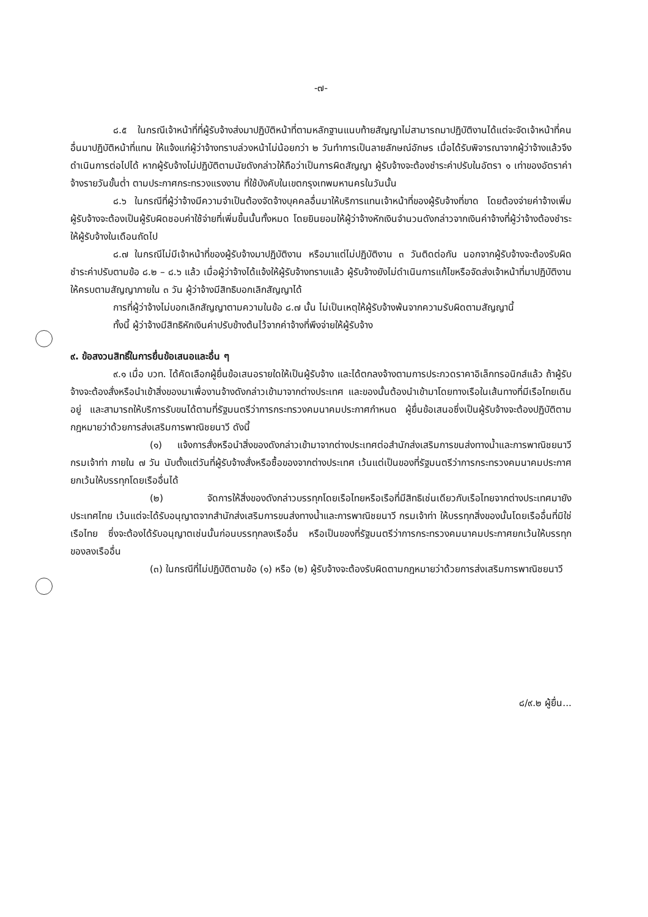-๗-
๘.๕ ในกรณีเจ้าหน้าที่ที่ผู้รับจ้างส่งมาปฏิบัติหน้าที่ตามหลักฐานแนบท้ายสัญญาไม่สามารถมาปฏิบัติงานได้แต่จะจัดเจ้าหน้าที่คนอื่นมาปฏิบัติหน้าที่แทน ให้แจ้งแก่ผู้ว่าจ้างทราบล่วงหน้าไม่น้อยกว่า ๒ วันทำการเป็นลายลักษณ์อักษร เมื่อได้รับพิจารณาจากผู้ว่าจ้างแล้วจึงดำเนินการต่อไปได้ หากผู้รับจ้างไม่ปฏิบัติตามนัยดังกล่าวให้ถือว่าเป็นการผิดสัญญา ผู้รับจ้างจะต้องชำระค่าปรับในอัตรา ๑ เท่าของอัตราค่าจ้างรายวันขั้นต่ำ ตามประกาศกระทรวงแรงงาน ที่ใช้บังคับในเขตกรุงเทพมหานครในวันนั้น
๘.๖ ในกรณีที่ผู้ว่าจ้างมีความจำเป็นต้องจัดจ้างบุคคลอื่นมาให้บริการแทนเจ้าหน้าที่ของผู้รับจ้างที่ขาด โดยต้องจ่ายค่าจ้างเพิ่ม ผู้รับจ้างจะต้องเป็นผู้รับผิดชอบค่าใช้จ่ายที่เพิ่มขึ้นนั้นทั้งหมด โดยยินยอมให้ผู้ว่าจ้างหักเงินจำนวนดังกล่าวจากเงินค่าจ้างที่ผู้ว่าจ้างต้องชำระให้ผู้รับจ้างในเดือนถัดไป
๘.๗ ในกรณีไม่มีเจ้าหน้าที่ของผู้รับจ้างมาปฏิบัติงาน หรือมาแต่ไม่ปฏิบัติงาน ๓ วันติดต่อกัน นอกจากผู้รับจ้างจะต้องรับผิดชำระค่าปรับตามข้อ ๘.๒ – ๘.๖ แล้ว เมื่อผู้ว่าจ้างได้แจ้งให้ผู้รับจ้างทราบแล้ว ผู้รับจ้างยังไม่ดำเนินการแก้ไขหรือจัดส่งเจ้าหน้าที่มาปฏิบัติงานให้ครบตามสัญญาภายใน ๓ วัน ผู้ว่าจ้างมีสิทธิบอกเลิกสัญญาได้
การที่ผู้ว่าจ้างไม่บอกเลิกสัญญาตามความในข้อ ๘.๗ นั้น ไม่เป็นเหตุให้ผู้รับจ้างพ้นจากความรับผิดตามสัญญานี้
ทั้งนี้ ผู้ว่าจ้างมีสิทธิหักเงินค่าปรับข้างต้นไว้จากค่าจ้างที่พึงจ่ายให้ผู้รับจ้าง
๙. ข้อสงวนสิทธิ์ในการยื่นข้อเสนอและอื่น ๆ
๙.๑ เมื่อ บวท. ได้คัดเลือกผู้ยื่นข้อเสนอรายใดให้เป็นผู้รับจ้าง และได้ตกลงจ้างตามการประกวดราคาอิเล็กทรอนิกส์แล้ว ถ้าผู้รับจ้างจะต้องสั่งหรือนำเข้าสิ่งของมาเพื่องานจ้างดังกล่าวเข้ามาจากต่างประเทศ และของนั้นต้องนำเข้ามาโดยทางเรือในเส้นทางที่มีเรือไทยเดินอยู่ และสามารถให้บริการรับขนได้ตามที่รัฐมนตรีว่าการกระทรวงคมนาคมประกาศกำหนด ผู้ยื่นข้อเสนอซึ่งเป็นผู้รับจ้างจะต้องปฏิบัติตามกฎหมายว่าด้วยการส่งเสริมการพาณิชยนาวี ดังนี้
(๑) แจ้งการสั่งหรือนำสิ่งของดังกล่าวเข้ามาจากต่างประเทศต่อสำนักส่งเสริมการขนส่งทางน้ำและการพาณิชยนาวี กรมเจ้าท่า ภายใน ๗ วัน นับตั้งแต่วันที่ผู้รับจ้างสั่งหรือซื้อของจากต่างประเทศ เว้นแต่เป็นของที่รัฐมนตรีว่าการกระทรวงคมนาคมประกาศยกเว้นให้บรรทุกโดยเรืออื่นได้
(๒) จัดการให้สิ่งของดังกล่าวบรรทุกโดยเรือไทยหรือเรือที่มีสิทธิเช่นเดียวกับเรือไทยจากต่างประเทศมายังประเทศไทย เว้นแต่จะได้รับอนุญาตจากสำนักส่งเสริมการขนส่งทางน้ำและการพาณิชยนาวี กรมเจ้าท่า ให้บรรทุกสิ่งของนั้นโดยเรืออื่นที่มิใช่เรือไทย ซึ่งจะต้องได้รับอนุญาตเช่นนั้นก่อนบรรทุกลงเรืออื่น หรือเป็นของที่รัฐมนตรีว่าการกระทรวงคมนาคมประกาศยกเว้นให้บรรทุกของลงเรืออื่น
(๓) ในกรณีที่ไม่ปฏิบัติตามข้อ (๑) หรือ (๒) ผู้รับจ้างจะต้องรับผิดตามกฎหมายว่าด้วยการส่งเสริมการพาณิชยนาวี
๘/๙.๒ ผู้ยื่น...